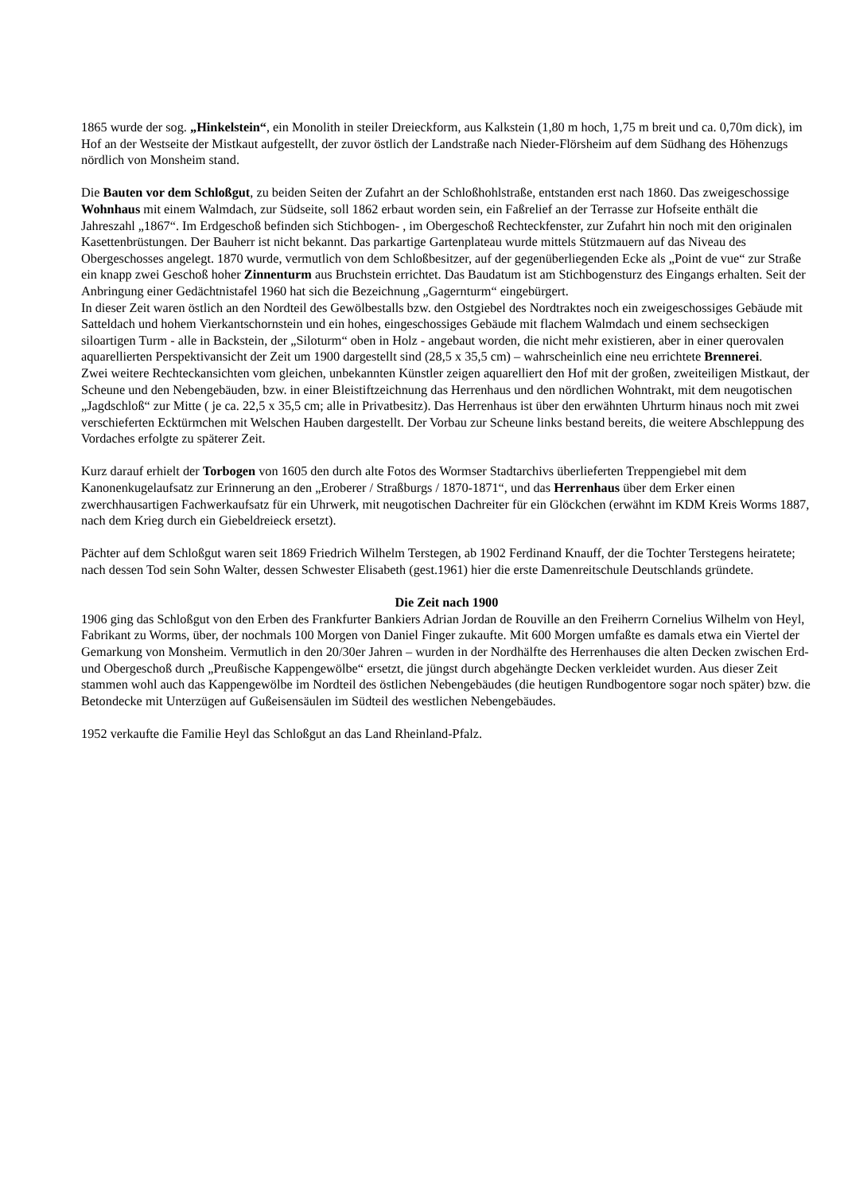1865 wurde der sog. „Hinkelstein“, ein Monolith in steiler Dreieckform, aus Kalkstein (1,80 m hoch, 1,75 m breit und ca. 0,70m dick), im Hof an der Westseite der Mistkaut aufgestellt, der zuvor östlich der Landstraße nach Nieder-Flörsheim auf dem Südhang des Höhenzugs nördlich von Monsheim stand.
Die Bauten vor dem Schloßgut, zu beiden Seiten der Zufahrt an der Schloßhohlstraße, entstanden erst nach 1860. Das zweigeschossige Wohnhaus mit einem Walmdach, zur Südseite, soll 1862 erbaut worden sein, ein Faßrelief an der Terrasse zur Hofseite enthält die Jahreszahl „1867“. Im Erdgeschoß befinden sich Stichbogen- , im Obergeschoß Rechteckfenster, zur Zufahrt hin noch mit den originalen Kasettenbrüstungen. Der Bauherr ist nicht bekannt. Das parkartige Gartenplateau wurde mittels Stützmauern auf das Niveau des Obergeschosses angelegt. 1870 wurde, vermutlich von dem Schloßbesitzer, auf der gegenüberliegenden Ecke als „Point de vue“ zur Straße ein knapp zwei Geschoß hoher Zinnenturm aus Bruchstein errichtet. Das Baudatum ist am Stichbogensturz des Eingangs erhalten. Seit der Anbringung einer Gedächtnistafel 1960 hat sich die Bezeichnung „Gagernturm“ eingebürgert.
In dieser Zeit waren östlich an den Nordteil des Gewölbestalls bzw. den Ostgiebel des Nordtraktes noch ein zweigeschossiges Gebäude mit Satteldach und hohem Vierkantschornstein und ein hohes, eingeschossiges Gebäude mit flachem Walmdach und einem sechseckigen siloartigen Turm - alle in Backstein, der „Siloturm“ oben in Holz - angebaut worden, die nicht mehr existieren, aber in einer querovalen aquarellierten Perspektivansicht der Zeit um 1900 dargestellt sind (28,5 x 35,5 cm) – wahrscheinlich eine neu errichtete Brennerei.
Zwei weitere Rechteckansichten vom gleichen, unbekannten Künstler zeigen aquarelliert den Hof mit der großen, zweiteiligen Mistkaut, der Scheune und den Nebengebäuden, bzw. in einer Bleistiftzeichnung das Herrenhaus und den nördlichen Wohntrakt, mit dem neugotischen „Jagdschloß“ zur Mitte ( je ca. 22,5 x 35,5 cm; alle in Privatbesitz). Das Herrenhaus ist über den erwähnten Uhrturm hinaus noch mit zwei verschieferten Ecktürmchen mit Welschen Hauben dargestellt. Der Vorbau zur Scheune links bestand bereits, die weitere Abschleppung des Vordaches erfolgte zu späterer Zeit.
Kurz darauf erhielt der Torbogen von 1605 den durch alte Fotos des Wormser Stadtarchivs überlieferten Treppengiebel mit dem Kanonenkugelaufsatz zur Erinnerung an den „Eroberer / Straßburgs / 1870-1871“, und das Herrenhaus über dem Erker einen zwerchhausartigen Fachwerkaufsatz für ein Uhrwerk, mit neugotischen Dachreiter für ein Glöckchen (erwähnt im KDM Kreis Worms 1887, nach dem Krieg durch ein Giebeldreieck ersetzt).
Pächter auf dem Schloßgut waren seit 1869 Friedrich Wilhelm Terstegen, ab 1902 Ferdinand Knauff, der die Tochter Terstegens heiratete; nach dessen Tod sein Sohn Walter, dessen Schwester Elisabeth (gest.1961) hier die erste Damenreitschule Deutschlands gründete.
Die Zeit nach 1900
1906 ging das Schloßgut von den Erben des Frankfurter Bankiers Adrian Jordan de Rouville an den Freiherrn Cornelius Wilhelm von Heyl, Fabrikant zu Worms, über, der nochmals 100 Morgen von Daniel Finger zukaufte. Mit 600 Morgen umfaßte es damals etwa ein Viertel der Gemarkung von Monsheim. Vermutlich in den 20/30er Jahren – wurden in der Nordhälfte des Herrenhauses die alten Decken zwischen Erd- und Obergeschoß durch „Preußische Kappengewölbe“ ersetzt, die jüngst durch abgehängte Decken verkleidet wurden. Aus dieser Zeit stammen wohl auch das Kappengewölbe im Nordteil des östlichen Nebengebäudes (die heutigen Rundbogentore sogar noch später) bzw. die Betondecke mit Unterzügen auf Gußeisensäulen im Südteil des westlichen Nebengebäudes.
1952 verkaufte die Familie Heyl das Schloßgut an das Land Rheinland-Pfalz.